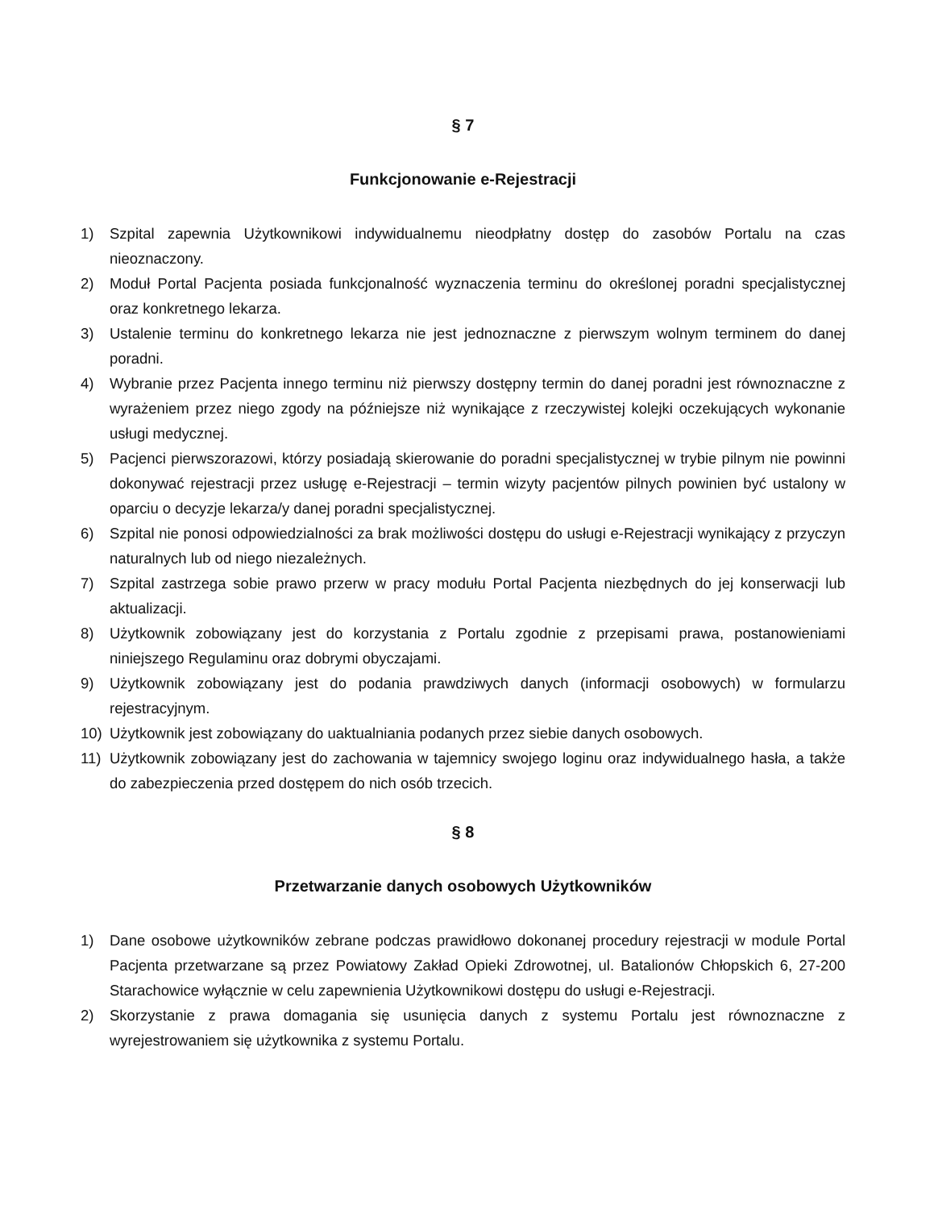§ 7
Funkcjonowanie e-Rejestracji
1) Szpital zapewnia Użytkownikowi indywidualnemu nieodpłatny dostęp do zasobów Portalu na czas nieoznaczony.
2) Moduł Portal Pacjenta posiada funkcjonalność wyznaczenia terminu do określonej poradni specjalistycznej oraz konkretnego lekarza.
3) Ustalenie terminu do konkretnego lekarza nie jest jednoznaczne z pierwszym wolnym terminem do danej poradni.
4) Wybranie przez Pacjenta innego terminu niż pierwszy dostępny termin do danej poradni jest równoznaczne z wyrażeniem przez niego zgody na późniejsze niż wynikające z rzeczywistej kolejki oczekujących wykonanie usługi medycznej.
5) Pacjenci pierwszorazowi, którzy posiadają skierowanie do poradni specjalistycznej w trybie pilnym nie powinni dokonywać rejestracji przez usługę e-Rejestracji – termin wizyty pacjentów pilnych powinien być ustalony w oparciu o decyzje lekarza/y danej poradni specjalistycznej.
6) Szpital nie ponosi odpowiedzialności za brak możliwości dostępu do usługi e-Rejestracji wynikający z przyczyn naturalnych lub od niego niezależnych.
7) Szpital zastrzega sobie prawo przerw w pracy modułu Portal Pacjenta niezbędnych do jej konserwacji lub aktualizacji.
8) Użytkownik zobowiązany jest do korzystania z Portalu zgodnie z przepisami prawa, postanowieniami niniejszego Regulaminu oraz dobrymi obyczajami.
9) Użytkownik zobowiązany jest do podania prawdziwych danych (informacji osobowych) w formularzu rejestracyjnym.
10) Użytkownik jest zobowiązany do uaktualniania podanych przez siebie danych osobowych.
11) Użytkownik zobowiązany jest do zachowania w tajemnicy swojego loginu oraz indywidualnego hasła, a także do zabezpieczenia przed dostępem do nich osób trzecich.
§ 8
Przetwarzanie danych osobowych Użytkowników
1) Dane osobowe użytkowników zebrane podczas prawidłowo dokonanej procedury rejestracji w module Portal Pacjenta przetwarzane są przez Powiatowy Zakład Opieki Zdrowotnej, ul. Batalionów Chłopskich 6, 27-200 Starachowice wyłącznie w celu zapewnienia Użytkownikowi dostępu do usługi e-Rejestracji.
2) Skorzystanie z prawa domagania się usunięcia danych z systemu Portalu jest równoznaczne z wyrejestrowaniem się użytkownika z systemu Portalu.